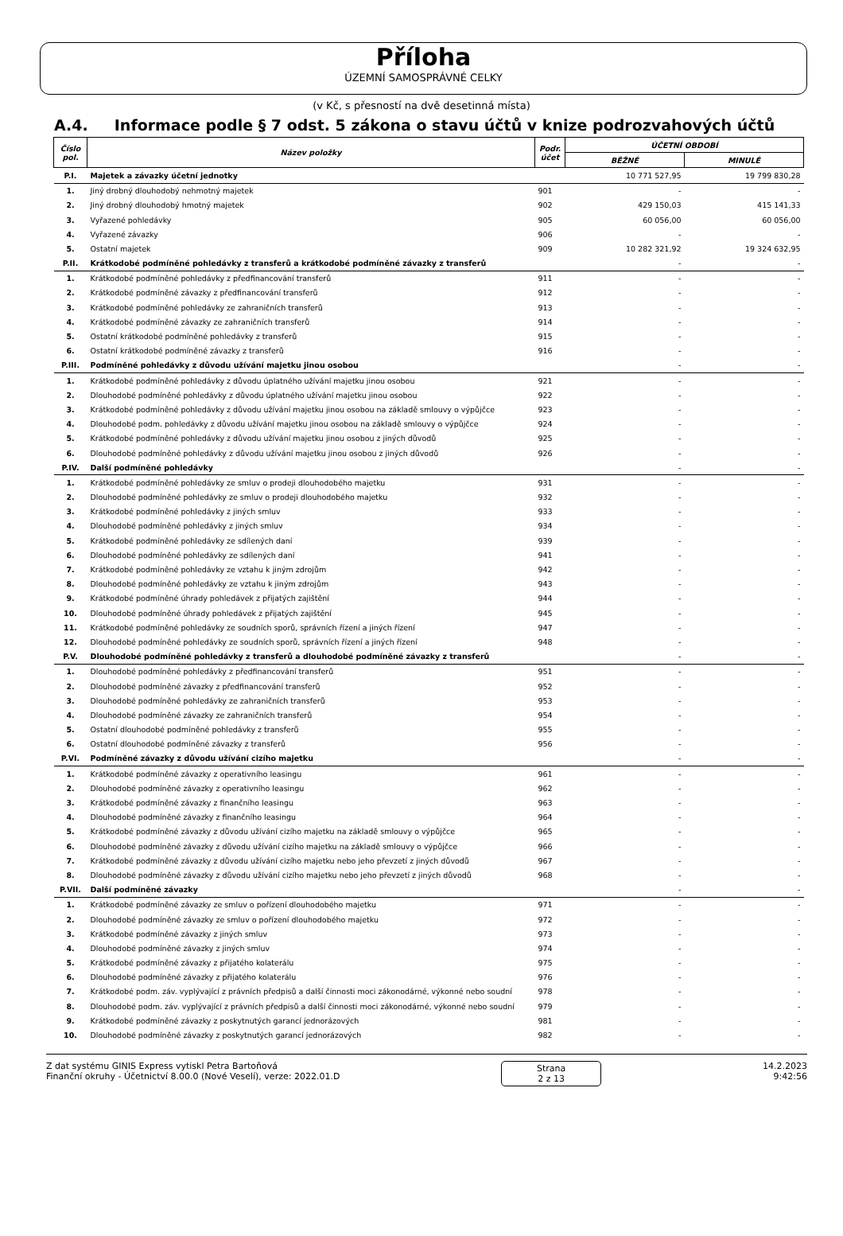Příloha
ÚZEMNÍ SAMOSPRÁVNÉ CELKY
(v Kč, s přesností na dvě desetinná místa)
A.4. Informace podle § 7 odst. 5 zákona o stavu účtů v knize podrozvahových účtů
| Číslo pol. | Název položky | Podr. účet | ÚČETNÍ OBDOBÍ | |
| --- | --- | --- | --- | --- |
| | | | BĚŽNÉ | MINULÉ |
| P.I. | Majetek a závazky účetní jednotky | | 10 771 527,95 | 19 799 830,28 |
| 1. | Jiný drobný dlouhodobý nehmotný majetek | 901 | - | - |
| 2. | Jiný drobný dlouhodobý hmotný majetek | 902 | 429 150,03 | 415 141,33 |
| 3. | Vyřazené pohledávky | 905 | 60 056,00 | 60 056,00 |
| 4. | Vyřazené závazky | 906 | - | - |
| 5. | Ostatní majetek | 909 | 10 282 321,92 | 19 324 632,95 |
| P.II. | Krátkodobé podmíněné pohledávky z transferů a krátkodobé podmíněné závazky z transferů | | - | - |
| 1. | Krátkodobé podmíněné pohledávky z předfinancování transferů | 911 | - | - |
| 2. | Krátkodobé podmíněné závazky z předfinancování transferů | 912 | - | - |
| 3. | Krátkodobé podmíněné pohledávky ze zahraničních transferů | 913 | - | - |
| 4. | Krátkodobé podmíněné závazky ze zahraničních transferů | 914 | - | - |
| 5. | Ostatní krátkodobé podmíněné pohledávky z transferů | 915 | - | - |
| 6. | Ostatní krátkodobé podmíněné závazky z transferů | 916 | - | - |
| P.III. | Podmíněné pohledávky z důvodu užívání majetku jinou osobou | | - | - |
| 1. | Krátkodobé podmíněné pohledávky z důvodu úplatného užívání majetku jinou osobou | 921 | - | - |
| 2. | Dlouhodobé podmíněné pohledávky z důvodu úplatného užívání majetku jinou osobou | 922 | - | - |
| 3. | Krátkodobé podmíněné pohledávky z důvodu užívání majetku jinou osobou na základě smlouvy o výpůjčce | 923 | - | - |
| 4. | Dlouhodobé podm. pohledávky z důvodu užívání majetku jinou osobou na základě smlouvy o výpůjčce | 924 | - | - |
| 5. | Krátkodobé podmíněné pohledávky z důvodu užívání majetku jinou osobou z jiných důvodů | 925 | - | - |
| 6. | Dlouhodobé podmíněné pohledávky z důvodu užívání majetku jinou osobou z jiných důvodů | 926 | - | - |
| P.IV. | Další podmíněné pohledávky | | - | - |
| 1. | Krátkodobé podmíněné pohledávky ze smluv o prodeji dlouhodobého majetku | 931 | - | - |
| 2. | Dlouhodobé podmíněné pohledávky ze smluv o prodeji dlouhodobého majetku | 932 | - | - |
| 3. | Krátkodobé podmíněné pohledávky z jiných smluv | 933 | - | - |
| 4. | Dlouhodobé podmíněné pohledávky z jiných smluv | 934 | - | - |
| 5. | Krátkodobé podmíněné pohledávky ze sdílených daní | 939 | - | - |
| 6. | Dlouhodobé podmíněné pohledávky ze sdílených daní | 941 | - | - |
| 7. | Krátkodobé podmíněné pohledávky ze vztahu k jiným zdrojům | 942 | - | - |
| 8. | Dlouhodobé podmíněné pohledávky ze vztahu k jiným zdrojům | 943 | - | - |
| 9. | Krátkodobé podmíněné úhrady pohledávek z přijatých zajištění | 944 | - | - |
| 10. | Dlouhodobé podmíněné úhrady pohledávek z přijatých zajištění | 945 | - | - |
| 11. | Krátkodobé podmíněné pohledávky ze soudních sporů, správních řízení a jiných řízení | 947 | - | - |
| 12. | Dlouhodobé podmíněné pohledávky ze soudních sporů, správních řízení a jiných řízení | 948 | - | - |
| P.V. | Dlouhodobé podmíněné pohledávky z transferů a dlouhodobé podmíněné závazky z transferů | | - | - |
| 1. | Dlouhodobé podmíněné pohledávky z předfinancování transferů | 951 | - | - |
| 2. | Dlouhodobé podmíněné závazky z předfinancování transferů | 952 | - | - |
| 3. | Dlouhodobé podmíněné pohledávky ze zahraničních transferů | 953 | - | - |
| 4. | Dlouhodobé podmíněné závazky ze zahraničních transferů | 954 | - | - |
| 5. | Ostatní dlouhodobé podmíněné pohledávky z transferů | 955 | - | - |
| 6. | Ostatní dlouhodobé podmíněné závazky z transferů | 956 | - | - |
| P.VI. | Podmíněné závazky z důvodu užívání cizího majetku | | - | - |
| 1. | Krátkodobé podmíněné závazky z operativního leasingu | 961 | - | - |
| 2. | Dlouhodobé podmíněné závazky z operativního leasingu | 962 | - | - |
| 3. | Krátkodobé podmíněné závazky z finančního leasingu | 963 | - | - |
| 4. | Dlouhodobé podmíněné závazky z finančního leasingu | 964 | - | - |
| 5. | Krátkodobé podmíněné závazky z důvodu užívání cizího majetku na základě smlouvy o výpůjčce | 965 | - | - |
| 6. | Dlouhodobé podmíněné závazky z důvodu užívání cizího majetku na základě smlouvy o výpůjčce | 966 | - | - |
| 7. | Krátkodobé podmíněné závazky z důvodu užívání cizího majetku nebo jeho převzetí z jiných důvodů | 967 | - | - |
| 8. | Dlouhodobé podmíněné závazky z důvodu užívání cizího majetku nebo jeho převzetí z jiných důvodů | 968 | - | - |
| P.VII. | Další podmíněné závazky | | - | - |
| 1. | Krátkodobé podmíněné závazky ze smluv o pořízení dlouhodobého majetku | 971 | - | - |
| 2. | Dlouhodobé podmíněné závazky ze smluv o pořízení dlouhodobého majetku | 972 | - | - |
| 3. | Krátkodobé podmíněné závazky z jiných smluv | 973 | - | - |
| 4. | Dlouhodobé podmíněné závazky z jiných smluv | 974 | - | - |
| 5. | Krátkodobé podmíněné závazky z přijatého kolaterálu | 975 | - | - |
| 6. | Dlouhodobé podmíněné závazky z přijatého kolaterálu | 976 | - | - |
| 7. | Krátkodobé podm. záv. vyplývající z právních předpisů a další činnosti moci zákonodárné, výkonné nebo soudní | 978 | - | - |
| 8. | Dlouhodobé podm. záv. vyplývající z právních předpisů a další činnosti moci zákonodárné, výkonné nebo soudní | 979 | - | - |
| 9. | Krátkodobé podmíněné závazky z poskytnutých garancí jednorázových | 981 | - | - |
| 10. | Dlouhodobé podmíněné závazky z poskytnutých garancí jednorázových | 982 | - | - |
Z dat systému GINIS Express vytiskl Petra Bartoňová
Finanční okruhy - Účetnictví 8.00.0 (Nové Veselí), verze: 2022.01.D
Strana
2 z 13
14.2.2023
9:42:56